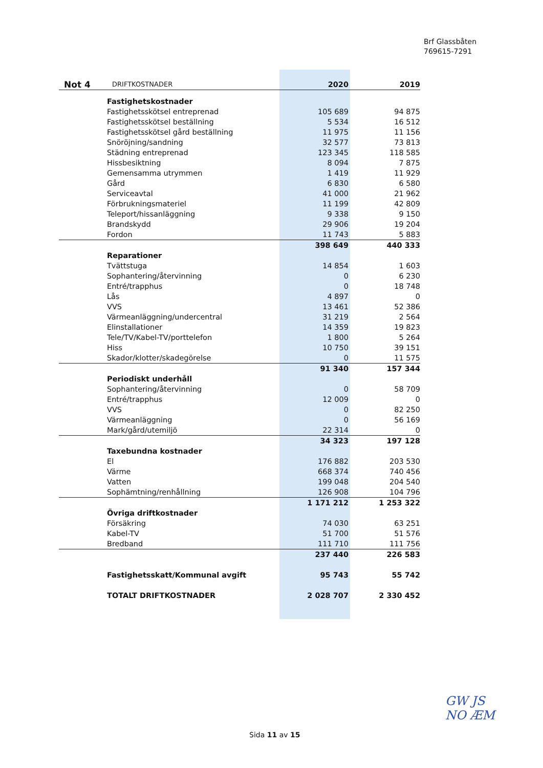Brf Glassbåten
769615-7291
| Not 4 | DRIFTKOSTNADER | 2020 | 2019 |
| --- | --- | --- | --- |
| Fastighetskostnader | | | |
| Fastighetsskötsel entreprenad | | 105 689 | 94 875 |
| Fastighetsskötsel beställning | | 5 534 | 16 512 |
| Fastighetsskötsel gård beställning | | 11 975 | 11 156 |
| Snöröjning/sandning | | 32 577 | 73 813 |
| Städning entreprenad | | 123 345 | 118 585 |
| Hissbesiktning | | 8 094 | 7 875 |
| Gemensamma utrymmen | | 1 419 | 11 929 |
| Gård | | 6 830 | 6 580 |
| Serviceavtal | | 41 000 | 21 962 |
| Förbrukningsmateriel | | 11 199 | 42 809 |
| Teleport/hissanläggning | | 9 338 | 9 150 |
| Brandskydd | | 29 906 | 19 204 |
| Fordon | | 11 743 | 5 883 |
| | | 398 649 | 440 333 |
| Reparationer | | | |
| Tvättstuga | | 14 854 | 1 603 |
| Sophantering/återvinning | | 0 | 6 230 |
| Entré/trapphus | | 0 | 18 748 |
| Lås | | 4 897 | 0 |
| VVS | | 13 461 | 52 386 |
| Värmeanläggning/undercentral | | 31 219 | 2 564 |
| Elinstallationer | | 14 359 | 19 823 |
| Tele/TV/Kabel-TV/porttelefon | | 1 800 | 5 264 |
| Hiss | | 10 750 | 39 151 |
| Skador/klotter/skadegörelse | | 0 | 11 575 |
| | | 91 340 | 157 344 |
| Periodiskt underhåll | | | |
| Sophantering/återvinning | | 0 | 58 709 |
| Entré/trapphus | | 12 009 | 0 |
| VVS | | 0 | 82 250 |
| Värmeanläggning | | 0 | 56 169 |
| Mark/gård/utemiljö | | 22 314 | 0 |
| | | 34 323 | 197 128 |
| Taxebundna kostnader | | | |
| El | | 176 882 | 203 530 |
| Värme | | 668 374 | 740 456 |
| Vatten | | 199 048 | 204 540 |
| Sophämtning/renhållning | | 126 908 | 104 796 |
| | | 1 171 212 | 1 253 322 |
| Övriga driftkostnader | | | |
| Försäkring | | 74 030 | 63 251 |
| Kabel-TV | | 51 700 | 51 576 |
| Bredband | | 111 710 | 111 756 |
| | | 237 440 | 226 583 |
| Fastighetsskatt/Kommunal avgift | | 95 743 | 55 742 |
| TOTALT DRIFTKOSTNADER | | 2 028 707 | 2 330 452 |
Sida 11 av 15
GW JS
NO ÆM